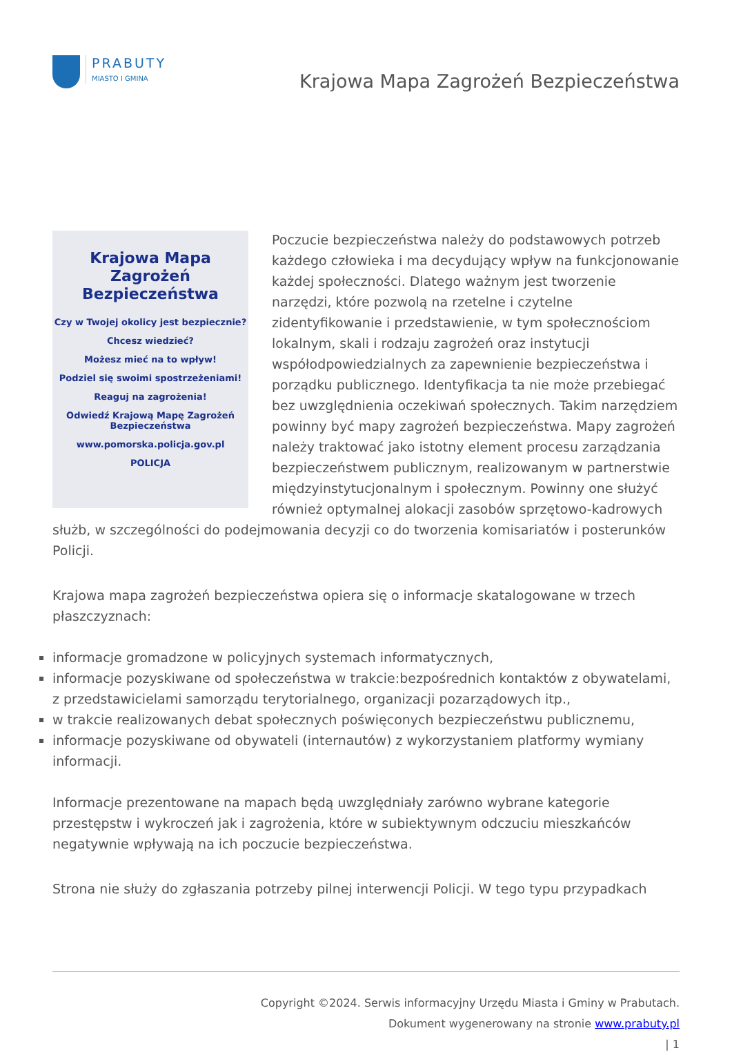PRABUTY
MIASTO I GMINA
Krajowa Mapa Zagrożeń Bezpieczeństwa
Krajowa Mapa
Zagrożeń Bezpieczeństwa
Czy w Twojej okolicy jest bezpiecznie?
Chcesz wiedzieć?
Możesz mieć na to wpływ!
Podziel się swoimi spostrzeżeniami!
Reaguj na zagrożenia!
Odwiedź Krajową Mapę Zagrożeń Bezpieczeństwa
www.pomorska.policja.gov.pl
POLICJA
Poczucie bezpieczeństwa należy do podstawowych potrzeb każdego człowieka i ma decydujący wpływ na funkcjonowanie każdej społeczności. Dlatego ważnym jest tworzenie narzędzi, które pozwolą na rzetelne i czytelne zidentyfikowanie i przedstawienie, w tym społecznościom lokalnym, skali i rodzaju zagrożeń oraz instytucji współodpowiedzialnych za zapewnienie bezpieczeństwa i porządku publicznego. Identyfikacja ta nie może przebiegać bez uwzględnienia oczekiwań społecznych. Takim narzędziem powinny być mapy zagrożeń bezpieczeństwa. Mapy zagrożeń należy traktować jako istotny element procesu zarządzania bezpieczeństwem publicznym, realizowanym w partnerstwie międzyinstytucjonalnym i społecznym. Powinny one służyć również optymalnej alokacji zasobów sprzętowo-kadrowych służb, w szczególności do podejmowania decyzji co do tworzenia komisariatów i posterunków Policji.
Krajowa mapa zagrożeń bezpieczeństwa opiera się o informacje skatalogowane w trzech płaszczyznach:
informacje gromadzone w policyjnych systemach informatycznych,
informacje pozyskiwane od społeczeństwa w trakcie:bezpośrednich kontaktów z obywatelami, z przedstawicielami samorządu terytorialnego, organizacji pozarządowych itp.,
w trakcie realizowanych debat społecznych poświęconych bezpieczeństwu publicznemu,
informacje pozyskiwane od obywateli (internautów) z wykorzystaniem platformy wymiany informacji.
Informacje prezentowane na mapach będą uwzględniały zarówno wybrane kategorie przestępstw i wykroczeń jak i zagrożenia, które w subiektywnym odczuciu mieszkańców negatywnie wpływają na ich poczucie bezpieczeństwa.
Strona nie służy do zgłaszania potrzeby pilnej interwencji Policji. W tego typu przypadkach
Copyright ©2024. Serwis informacyjny Urzędu Miasta i Gminy w Prabutach.
Dokument wygenerowany na stronie www.prabuty.pl
| 1